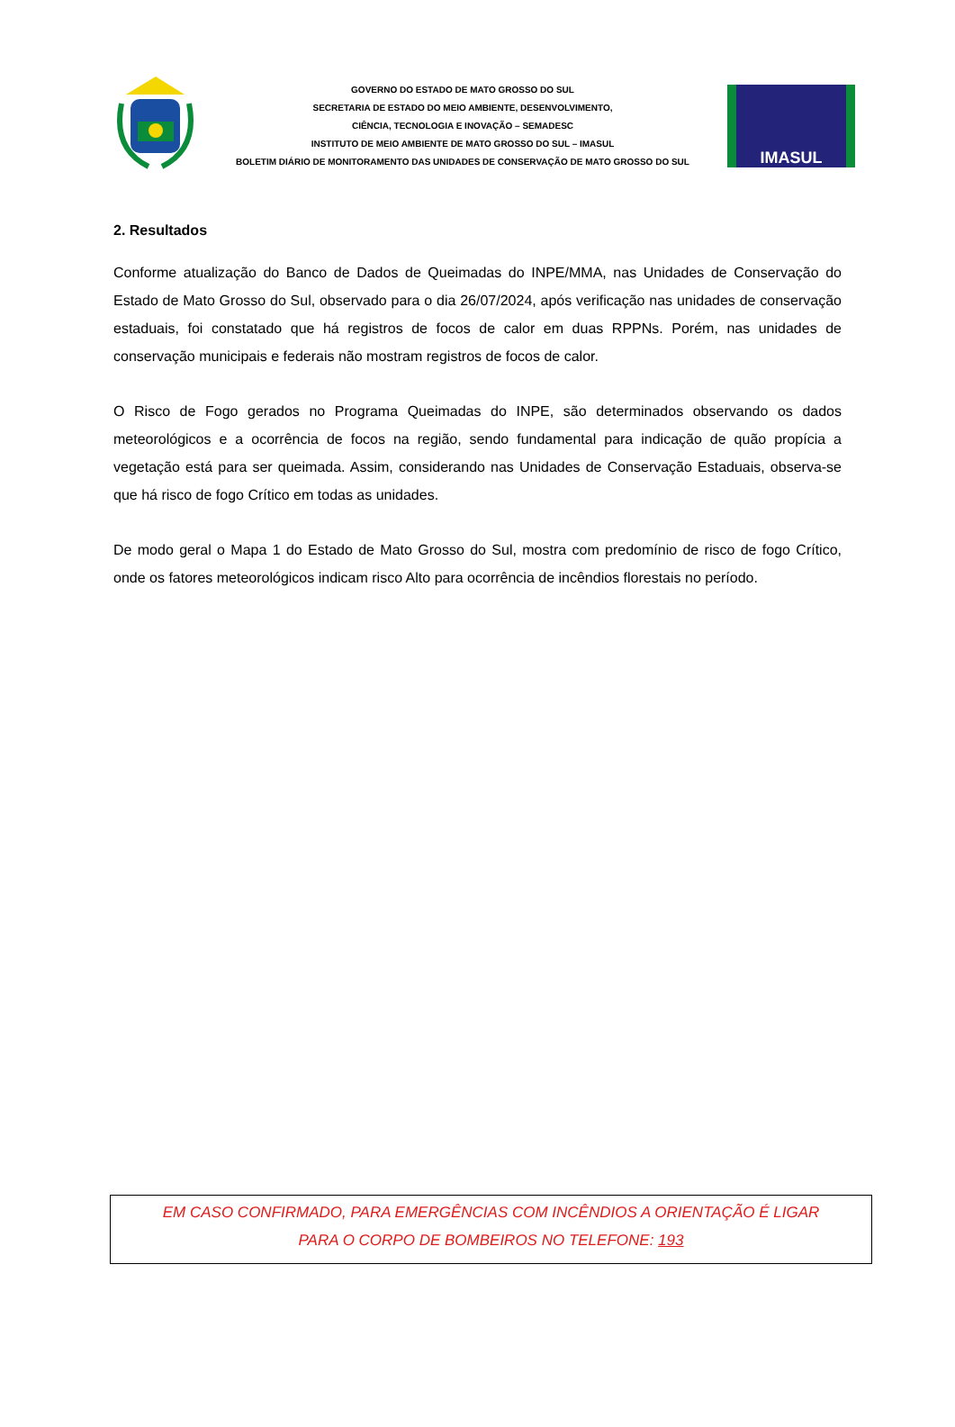GOVERNO DO ESTADO DE MATO GROSSO DO SUL
SECRETARIA DE ESTADO DO MEIO AMBIENTE, DESENVOLVIMENTO,
CIÊNCIA, TECNOLOGIA E INOVAÇÃO – SEMADESC
INSTITUTO DE MEIO AMBIENTE DE MATO GROSSO DO SUL – IMASUL
BOLETIM DIÁRIO DE MONITORAMENTO DAS UNIDADES DE CONSERVAÇÃO DE MATO GROSSO DO SUL
IMASUL
2. Resultados
Conforme atualização do Banco de Dados de Queimadas do INPE/MMA, nas Unidades de Conservação do Estado de Mato Grosso do Sul, observado para o dia 26/07/2024, após verificação nas unidades de conservação estaduais, foi constatado que há registros de focos de calor em duas RPPNs. Porém, nas unidades de conservação municipais e federais não mostram registros de focos de calor.
O Risco de Fogo gerados no Programa Queimadas do INPE, são determinados observando os dados meteorológicos e a ocorrência de focos na região, sendo fundamental para indicação de quão propícia a vegetação está para ser queimada. Assim, considerando nas Unidades de Conservação Estaduais, observa-se que há risco de fogo Crítico em todas as unidades.
De modo geral o Mapa 1 do Estado de Mato Grosso do Sul, mostra com predomínio de risco de fogo Crítico, onde os fatores meteorológicos indicam risco Alto para ocorrência de incêndios florestais no período.
EM CASO CONFIRMADO, PARA EMERGÊNCIAS COM INCÊNDIOS A ORIENTAÇÃO É LIGAR
PARA O CORPO DE BOMBEIROS NO TELEFONE: 193